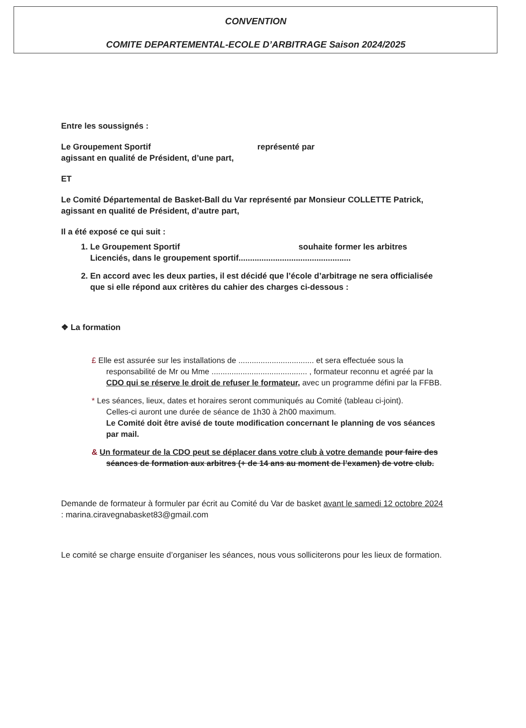CONVENTION
COMITE DEPARTEMENTAL-ECOLE D’ARBITRAGE Saison 2024/2025
Entre les soussignés :
Le Groupement Sportif représenté par
agissant en qualité de Président, d’une part,
ET
Le Comité Départemental de Basket-Ball du Var représenté par Monsieur COLLETTE Patrick, agissant en qualité de Président, d’autre part,
Il a été exposé ce qui suit :
1. Le Groupement Sportif souhaite former les arbitres Licenciés, dans le groupement sportif.................................................
2. En accord avec les deux parties, il est décidé que l’école d’arbitrage ne sera officialisée que si elle répond aux critères du cahier des charges ci-dessous :
❖ La formation
£ Elle est assurée sur les installations de .................................. et sera effectuée sous la responsabilité de Mr ou Mme ........................................... , formateur reconnu et agréé par la CDO qui se réserve le droit de refuser le formateur, avec un programme défini par la FFBB.
* Les séances, lieux, dates et horaires seront communiqués au Comité (tableau ci-joint).
Celles-ci auront une durée de séance de 1h30 à 2h00 maximum.
Le Comité doit être avisé de toute modification concernant le planning de vos séances par mail.
& Un formateur de la CDO peut se déplacer dans votre club à votre demande pour faire des séances de formation aux arbitres (+ de 14 ans au moment de l’examen) de votre club.
Demande de formateur à formuler par écrit au Comité du Var de basket avant le samedi 12 octobre 2024 : marina.ciravegnabasket83@gmail.com
Le comité se charge ensuite d’organiser les séances, nous vous solliciterons pour les lieux de formation.